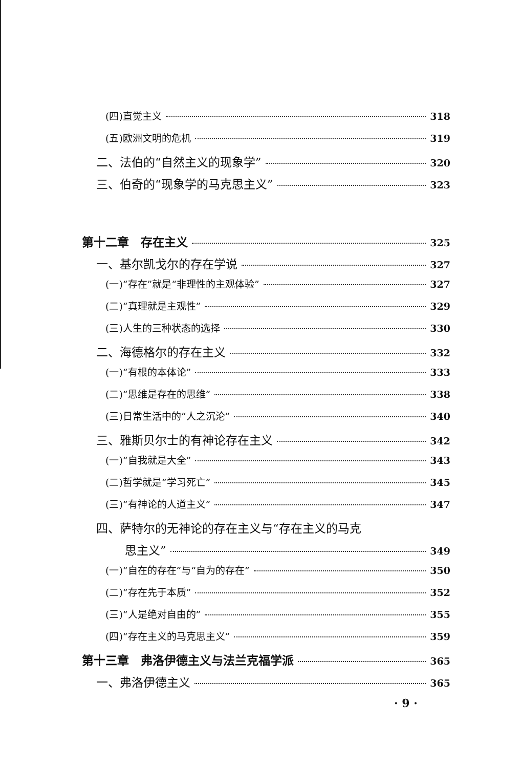(四)直觉主义 318
(五)欧洲文明的危机 319
二、法伯的“自然主义的现象学” 320
三、伯奇的“现象学的马克思主义” 323
第十二章　存在主义 325
一、基尔凯戈尔的存在学说 327
(一)“存在”就是“非理性的主观体验” 327
(二)“真理就是主观性” 329
(三)人生的三种状态的选择 330
二、海德格尔的存在主义 332
(一)“有根的本体论” 333
(二)“思维是存在的思维” 338
(三)日常生活中的“人之沉沦” 340
三、雅斯贝尔士的有神论存在主义 342
(一)“自我就是大全” 343
(二)哲学就是“学习死亡” 345
(三)“有神论的人道主义” 347
四、萨特尔的无神论的存在主义与“存在主义的马克
思主义” 349
(一)“自在的存在”与“自为的存在” 350
(二)“存在先于本质” 352
(三)“人是绝对自由的” 355
(四)“存在主义的马克思主义” 359
第十三章　弗洛伊德主义与法兰克福学派 365
一、弗洛伊德主义 365
· 9 ·